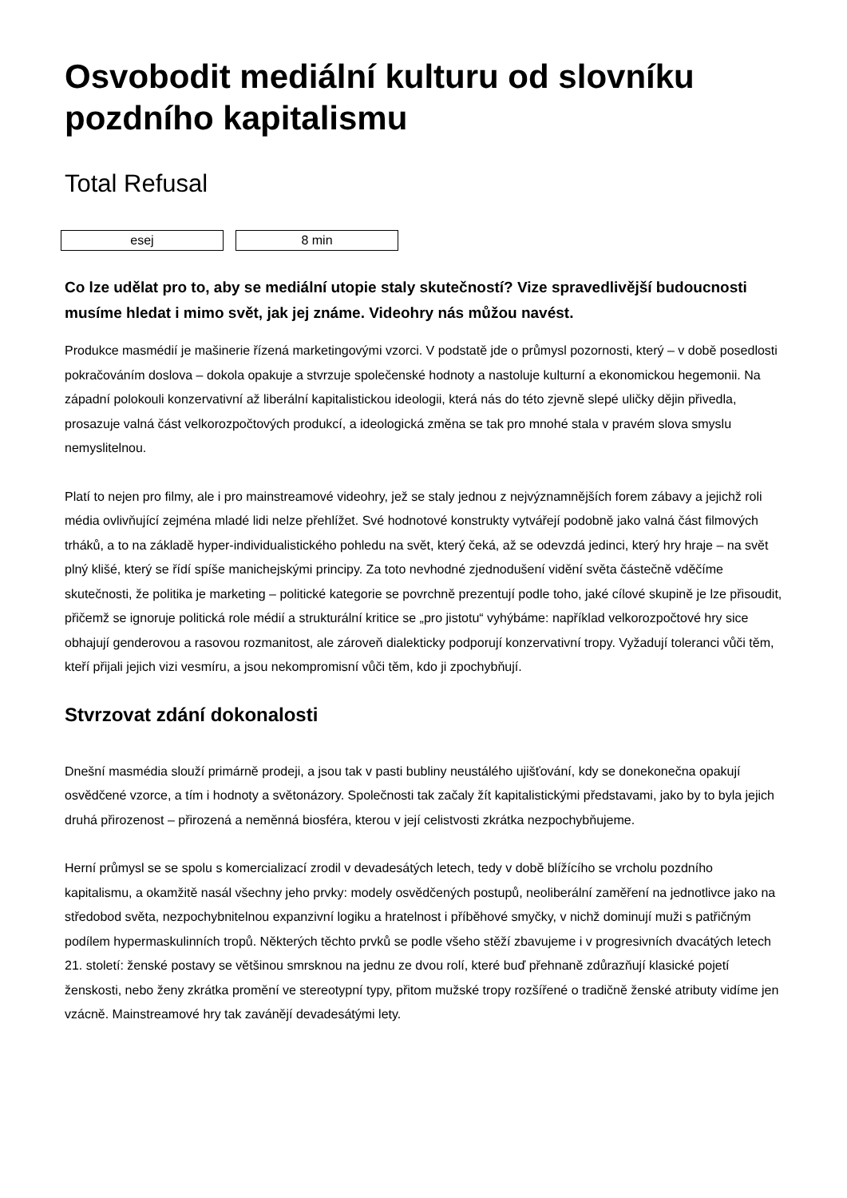Osvobodit mediální kulturu od slovníku pozdního kapitalismu
Total Refusal
esej 8 min
Co lze udělat pro to, aby se mediální utopie staly skutečností? Vize spravedlivější budoucnosti musíme hledat i mimo svět, jak jej známe. Videohry nás můžou navést.
Produkce masmédií je mašinerie řízená marketingovými vzorci. V podstatě jde o průmysl pozornosti, který – v době posedlosti pokračováním doslova – dokola opakuje a stvrzuje společenské hodnoty a nastoluje kulturní a ekonomickou hegemonii. Na západní polokouli konzervativní až liberální kapitalistickou ideologii, která nás do této zjevně slepé uličky dějin přivedla, prosazuje valná část velkorozpočtových produkcí, a ideologická změna se tak pro mnohé stala v pravém slova smyslu nemyslitelnou.
Platí to nejen pro filmy, ale i pro mainstreamové videohry, jež se staly jednou z nejvýznamnějších forem zábavy a jejichž roli média ovlivňující zejména mladé lidi nelze přehlížet. Své hodnotové konstrukty vytvářejí podobně jako valná část filmových trháků, a to na základě hyper-individualistického pohledu na svět, který čeká, až se odevzdá jedinci, který hry hraje – na svět plný klišé, který se řídí spíše manichejskými principy. Za toto nevhodné zjednodušení vidění světa částečně vděčíme skutečnosti, že politika je marketing – politické kategorie se povrchně prezentují podle toho, jaké cílové skupině je lze přisoudit, přičemž se ignoruje politická role médií a strukturální kritice se „pro jistotu“ vyhýbáme: například velkorozpočtové hry sice obhajují genderovou a rasovou rozmanitost, ale zároveň dialekticky podporují konzervativní tropy. Vyžadují toleranci vůči těm, kteří přijali jejich vizi vesmíru, a jsou nekompromisní vůči těm, kdo ji zpochybňují.
Stvrzovat zdání dokonalosti
Dnešní masmédia slouží primárně prodeji, a jsou tak v pasti bubliny neustálého ujišťování, kdy se donekonečna opakují osvědčené vzorce, a tím i hodnoty a světonázory. Společnosti tak začaly žít kapitalistickými představami, jako by to byla jejich druhá přirozenost – přirozená a neměnná biosféra, kterou v její celistvosti zkrátka nezpochybňujeme.
Herní průmysl se se spolu s komercializací zrodil v devadesátých letech, tedy v době blížícího se vrcholu pozdního kapitalismu, a okamžitě nasál všechny jeho prvky: modely osvědčených postupů, neoliberální zaměření na jednotlivce jako na středobod světa, nezpochybnitelnou expanzivní logiku a hratelnost i příběhové smyčky, v nichž dominují muži s patřičným podílem hypermaskulinních tropů. Některých těchto prvků se podle všeho stěží zbavujeme i v progresivních dvacátých letech 21. století: ženské postavy se většinou smrsknou na jednu ze dvou rolí, které buď přehnaně zdůrazňují klasické pojetí ženskosti, nebo ženy zkrátka promění ve stereotypní typy, přitom mužské tropy rozšířené o tradičně ženské atributy vidíme jen vzácně. Mainstreamové hry tak zavánějí devadesátými lety.